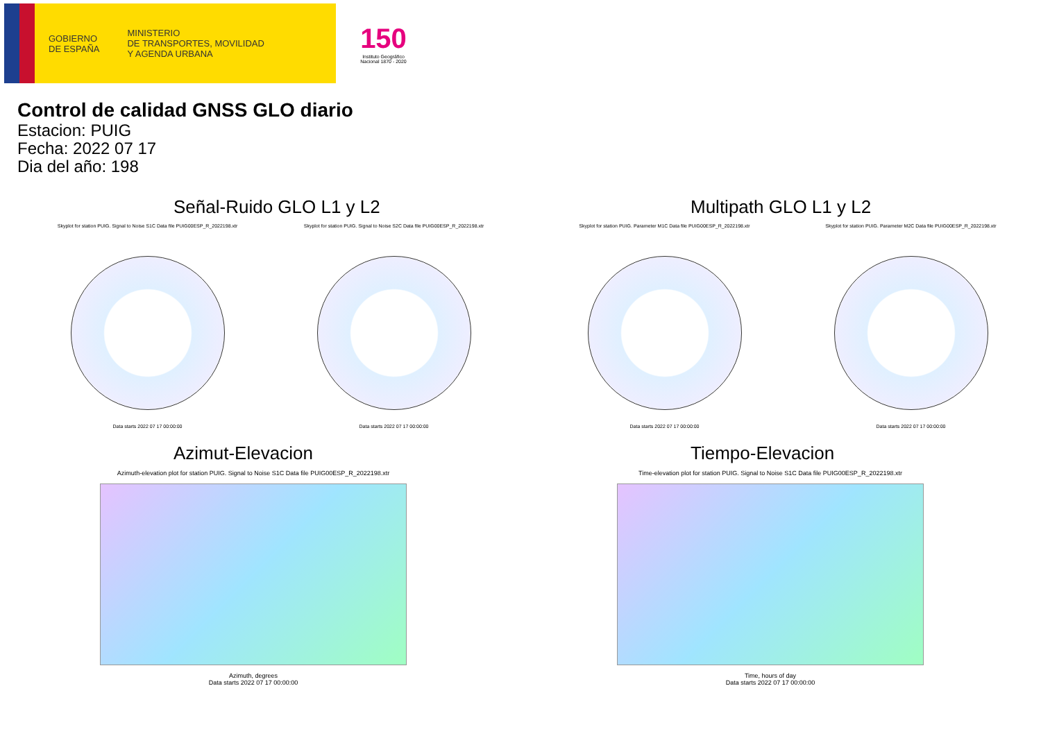GOBIERNO
DE ESPAÑA
MINISTERIO
DE TRANSPORTES, MOVILIDAD
Y AGENDA URBANA
150
Instituto Geográfico Nacional 1870 - 2020
Control de calidad GNSS GLO diario
Estacion: PUIG
Fecha: 2022 07 17
Dia del año: 198
Señal-Ruido GLO L1 y L2
Skyplot for station PUIG. Signal to Noise S1C Data file PUIG00ESP_R_2022198.xtr
Data starts 2022 07 17 00:00:00
Skyplot for station PUIG. Signal to Noise S2C Data file PUIG00ESP_R_2022198.xtr
Data starts 2022 07 17 00:00:00
Multipath GLO L1 y L2
Skyplot for station PUIG. Parameter M1C Data file PUIG00ESP_R_2022198.xtr
Data starts 2022 07 17 00:00:00
Skyplot for station PUIG. Parameter M2C Data file PUIG00ESP_R_2022198.xtr
Data starts 2022 07 17 00:00:00
Azimut-Elevacion
Azimuth-elevation plot for station PUIG. Signal to Noise S1C Data file PUIG00ESP_R_2022198.xtr
Azimuth, degrees
Data starts 2022 07 17 00:00:00
Tiempo-Elevacion
Time-elevation plot for station PUIG. Signal to Noise S1C Data file PUIG00ESP_R_2022198.xtr
Time, hours of day
Data starts 2022 07 17 00:00:00